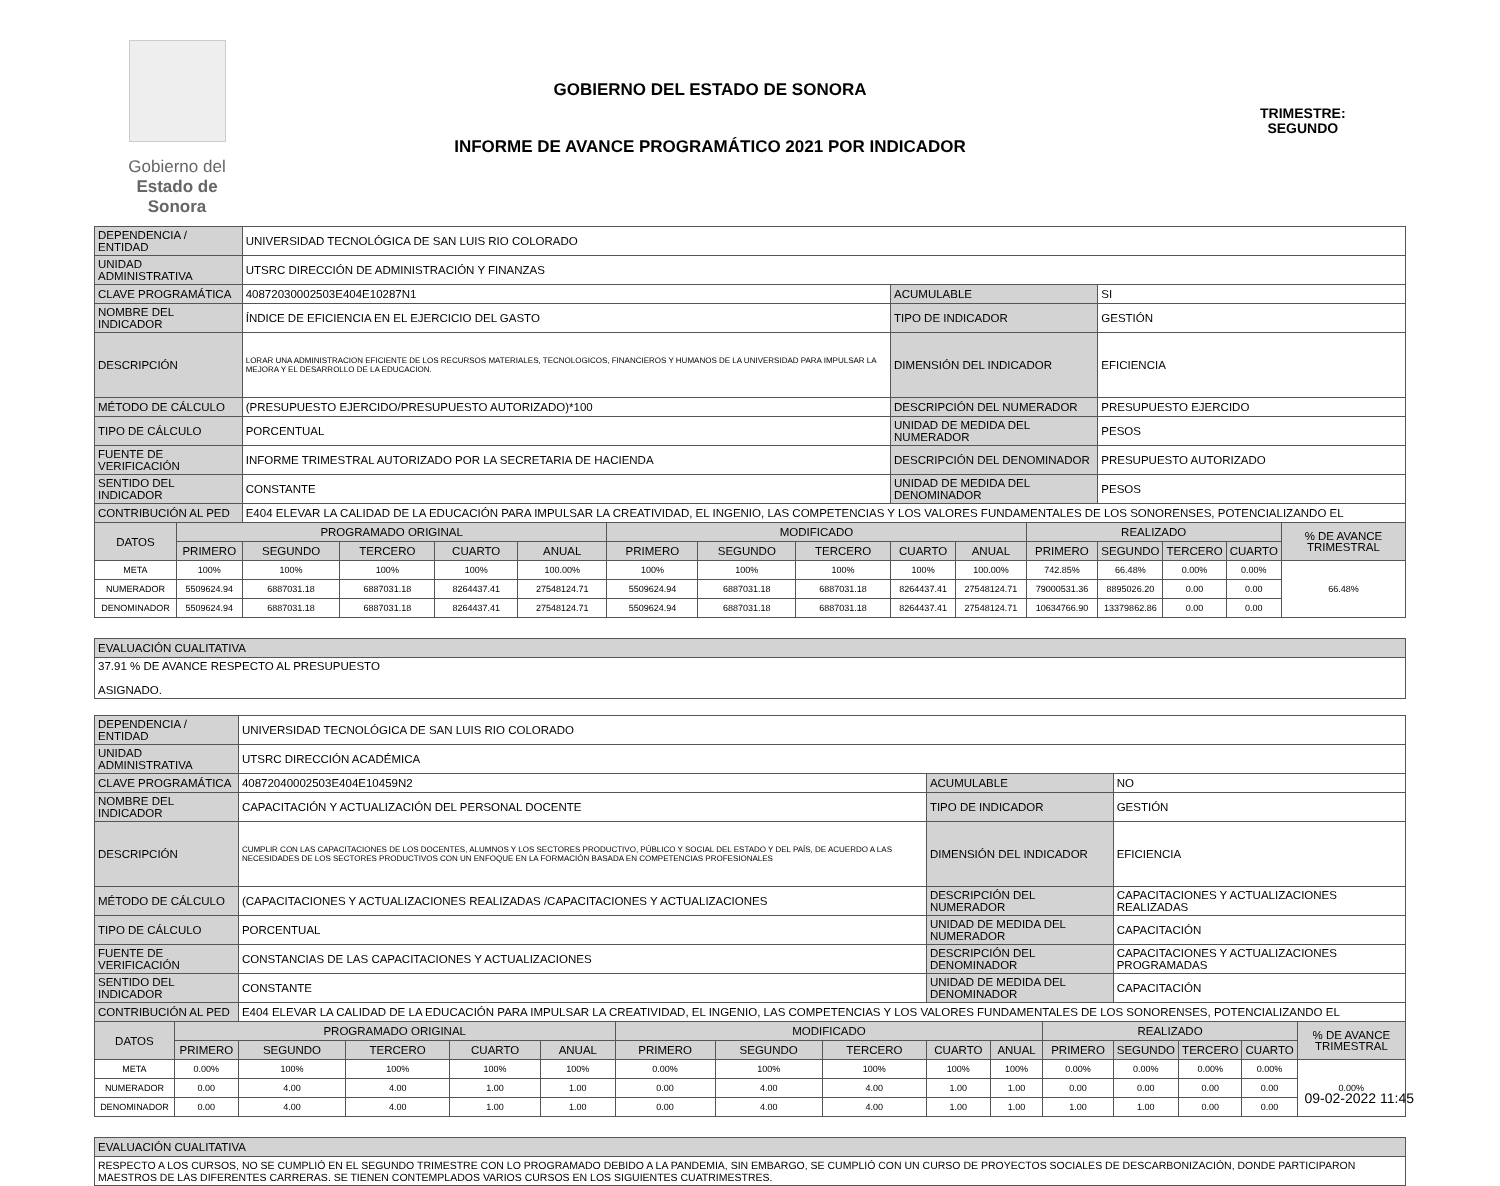Gobierno del
Estado de Sonora
GOBIERNO DEL ESTADO DE SONORA
INFORME DE AVANCE PROGRAMÁTICO 2021 POR INDICADOR
TRIMESTRE:
SEGUNDO
| DEPENDENCIA / ENTIDAD | | UNIVERSIDAD TECNOLÓGICA DE SAN LUIS RIO COLORADO | | | | | | | | | | | | | |
| UNIDAD ADMINISTRATIVA | | UTSRC DIRECCIÓN DE ADMINISTRACIÓN Y FINANZAS | | | | | | | | | | | | | |
| CLAVE PROGRAMÁTICA | | 40872030002503E404E10287N1 | | | | | | | ACUMULABLE | | | SI | | | |
| NOMBRE DEL INDICADOR | | ÍNDICE DE EFICIENCIA EN EL EJERCICIO DEL GASTO | | | | | | | TIPO DE INDICADOR | | | GESTIÓN | | | |
| DESCRIPCIÓN | | LORAR UNA ADMINISTRACION EFICIENTE DE LOS RECURSOS MATERIALES, TECNOLOGICOS, FINANCIEROS Y HUMANOS DE LA UNIVERSIDAD PARA IMPULSAR LA MEJORA Y EL DESARROLLO DE LA EDUCACION. | | | | | | | DIMENSIÓN DEL INDICADOR | | | EFICIENCIA | | | |
| MÉTODO DE CÁLCULO | | (PRESUPUESTO EJERCIDO/PRESUPUESTO AUTORIZADO)*100 | | | | | | | DESCRIPCIÓN DEL NUMERADOR | | | PRESUPUESTO EJERCIDO | | | |
| TIPO DE CÁLCULO | | PORCENTUAL | | | | | | | UNIDAD DE MEDIDA DEL NUMERADOR | | | PESOS | | | |
| FUENTE DE VERIFICACIÓN | | INFORME TRIMESTRAL AUTORIZADO POR LA SECRETARIA DE HACIENDA | | | | | | | DESCRIPCIÓN DEL DENOMINADOR | | | PRESUPUESTO AUTORIZADO | | | |
| SENTIDO DEL INDICADOR | | CONSTANTE | | | | | | | UNIDAD DE MEDIDA DEL DENOMINADOR | | | PESOS | | | |
| CONTRIBUCIÓN AL PED | | E404 ELEVAR LA CALIDAD DE LA EDUCACIÓN PARA IMPULSAR LA CREATIVIDAD, EL INGENIO, LAS COMPETENCIAS Y LOS VALORES FUNDAMENTALES DE LOS SONORENSES, POTENCIALIZANDO EL | | | | | | | | | | | | | |
| DATOS | PROGRAMADO ORIGINAL | | | | | MODIFICADO | | | | | REALIZADO | | | | % DE AVANCE TRIMESTRAL |
| | PRIMERO | SEGUNDO | TERCERO | CUARTO | ANUAL | PRIMERO | SEGUNDO | TERCERO | CUARTO | ANUAL | PRIMERO | SEGUNDO | TERCERO | CUARTO | |
| META | 100% | 100% | 100% | 100% | 100.00% | 100% | 100% | 100% | 100% | 100.00% | 742.85% | 66.48% | 0.00% | 0.00% | 66.48% |
| NUMERADOR | 5509624.94 | 6887031.18 | 6887031.18 | 8264437.41 | 27548124.71 | 5509624.94 | 6887031.18 | 6887031.18 | 8264437.41 | 27548124.71 | 79000531.36 | 8895026.20 | 0.00 | 0.00 | |
| DENOMINADOR | 5509624.94 | 6887031.18 | 6887031.18 | 8264437.41 | 27548124.71 | 5509624.94 | 6887031.18 | 6887031.18 | 8264437.41 | 27548124.71 | 10634766.90 | 13379862.86 | 0.00 | 0.00 | |
| EVALUACIÓN CUALITATIVA | | | | | | | | | | | | | | | |
| 37.91 % DE AVANCE RESPECTO AL PRESUPUESTO ASIGNADO. | | | | | | | | | | | | | | | |
| DEPENDENCIA / ENTIDAD | | UNIVERSIDAD TECNOLÓGICA DE SAN LUIS RIO COLORADO | | | | | | | | | | | | | |
| UNIDAD ADMINISTRATIVA | | UTSRC DIRECCIÓN ACADÉMICA | | | | | | | | | | | | | |
| CLAVE PROGRAMÁTICA | | 40872040002503E404E10459N2 | | | | | | | ACUMULABLE | | | NO | | | |
| NOMBRE DEL INDICADOR | | CAPACITACIÓN Y ACTUALIZACIÓN DEL PERSONAL DOCENTE | | | | | | | TIPO DE INDICADOR | | | GESTIÓN | | | |
| DESCRIPCIÓN | | CUMPLIR CON LAS CAPACITACIONES DE LOS DOCENTES, ALUMNOS Y LOS SECTORES PRODUCTIVO, PÚBLICO Y SOCIAL DEL ESTADO Y DEL PAÍS, DE ACUERDO A LAS NECESIDADES DE LOS SECTORES PRODUCTIVOS CON UN ENFOQUE EN LA FORMACIÓN BASADA EN COMPETENCIAS PROFESIONALES | | | | | | | DIMENSIÓN DEL INDICADOR | | | EFICIENCIA | | | |
| MÉTODO DE CÁLCULO | | (CAPACITACIONES Y ACTUALIZACIONES REALIZADAS /CAPACITACIONES Y ACTUALIZACIONES | | | | | | | DESCRIPCIÓN DEL NUMERADOR | | | CAPACITACIONES Y ACTUALIZACIONES REALIZADAS | | | |
| TIPO DE CÁLCULO | | PORCENTUAL | | | | | | | UNIDAD DE MEDIDA DEL NUMERADOR | | | CAPACITACIÓN | | | |
| FUENTE DE VERIFICACIÓN | | CONSTANCIAS DE LAS CAPACITACIONES Y ACTUALIZACIONES | | | | | | | DESCRIPCIÓN DEL DENOMINADOR | | | CAPACITACIONES Y ACTUALIZACIONES PROGRAMADAS | | | |
| SENTIDO DEL INDICADOR | | CONSTANTE | | | | | | | UNIDAD DE MEDIDA DEL DENOMINADOR | | | CAPACITACIÓN | | | |
| CONTRIBUCIÓN AL PED | | E404 ELEVAR LA CALIDAD DE LA EDUCACIÓN PARA IMPULSAR LA CREATIVIDAD, EL INGENIO, LAS COMPETENCIAS Y LOS VALORES FUNDAMENTALES DE LOS SONORENSES, POTENCIALIZANDO EL | | | | | | | | | | | | | |
| DATOS | PROGRAMADO ORIGINAL | | | | | MODIFICADO | | | | | REALIZADO | | | | % DE AVANCE TRIMESTRAL |
| | PRIMERO | SEGUNDO | TERCERO | CUARTO | ANUAL | PRIMERO | SEGUNDO | TERCERO | CUARTO | ANUAL | PRIMERO | SEGUNDO | TERCERO | CUARTO | |
| META | 0.00% | 100% | 100% | 100% | 100% | 0.00% | 100% | 100% | 100% | 100% | 0.00% | 0.00% | 0.00% | 0.00% | 0.00% |
| NUMERADOR | 0.00 | 4.00 | 4.00 | 1.00 | 1.00 | 0.00 | 4.00 | 4.00 | 1.00 | 1.00 | 0.00 | 0.00 | 0.00 | 0.00 | |
| DENOMINADOR | 0.00 | 4.00 | 4.00 | 1.00 | 1.00 | 0.00 | 4.00 | 4.00 | 1.00 | 1.00 | 1.00 | 1.00 | 0.00 | 0.00 | |
| EVALUACIÓN CUALITATIVA | | | | | | | | | | | | | | | |
| RESPECTO A LOS CURSOS, NO SE CUMPLIÓ EN EL SEGUNDO TRIMESTRE CON LO PROGRAMADO DEBIDO A LA PANDEMIA, SIN EMBARGO, SE CUMPLIÓ CON UN CURSO DE PROYECTOS SOCIALES DE DESCARBONIZACIÓN, DONDE PARTICIPARON MAESTROS DE LAS DIFERENTES CARRERAS. SE TIENEN CONTEMPLADOS VARIOS CURSOS EN LOS SIGUIENTES CUATRIMESTRES. | | | | | | | | | | | | | | | |
09-02-2022 11:45